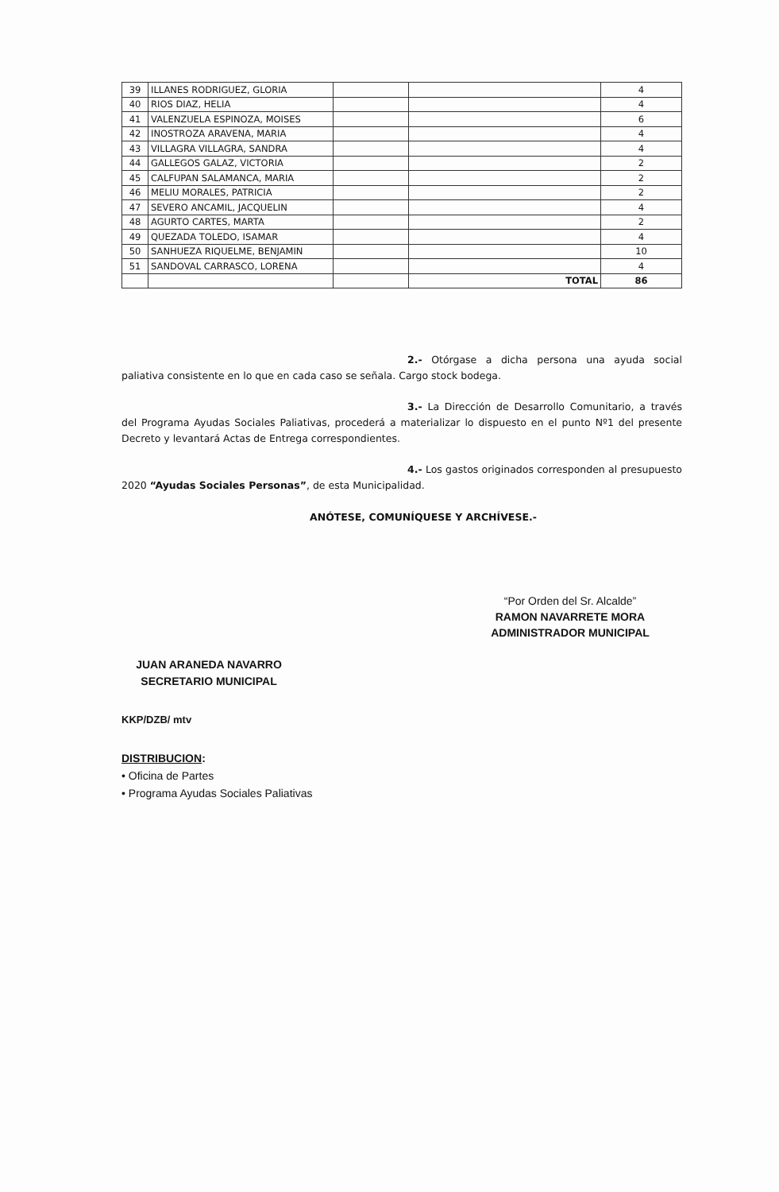| 39 | ILLANES RODRIGUEZ, GLORIA | | | 4 |
| 40 | RIOS DIAZ, HELIA | | | 4 |
| 41 | VALENZUELA ESPINOZA, MOISES | | | 6 |
| 42 | INOSTROZA ARAVENA, MARIA | | | 4 |
| 43 | VILLAGRA VILLAGRA, SANDRA | | | 4 |
| 44 | GALLEGOS GALAZ, VICTORIA | | | 2 |
| 45 | CALFUPAN SALAMANCA, MARIA | | | 2 |
| 46 | MELIU MORALES, PATRICIA | | | 2 |
| 47 | SEVERO ANCAMIL, JACQUELIN | | | 4 |
| 48 | AGURTO CARTES, MARTA | | | 2 |
| 49 | QUEZADA TOLEDO, ISAMAR | | | 4 |
| 50 | SANHUEZA RIQUELME, BENJAMIN | | | 10 |
| 51 | SANDOVAL CARRASCO, LORENA | | | 4 |
| | | | TOTAL | 86 |
2.- Otórgase a dicha persona una ayuda social paliativa consistente en lo que en cada caso se señala. Cargo stock bodega.
3.- La Dirección de Desarrollo Comunitario, a través del Programa Ayudas Sociales Paliativas, procederá a materializar lo dispuesto en el punto Nº1 del presente Decreto y levantará Actas de Entrega correspondientes.
4.- Los gastos originados corresponden al presupuesto 2020 “Ayudas Sociales Personas”, de esta Municipalidad.
ANÓTESE, COMUNÍQUESE Y ARCHÍVESE.-
“Por Orden del Sr. Alcalde”
RAMON NAVARRETE MORA
ADMINISTRADOR MUNICIPAL
JUAN ARANEDA NAVARRO
SECRETARIO MUNICIPAL
KKP/DZB/ mtv
DISTRIBUCION:
• Oficina de Partes
• Programa Ayudas Sociales Paliativas